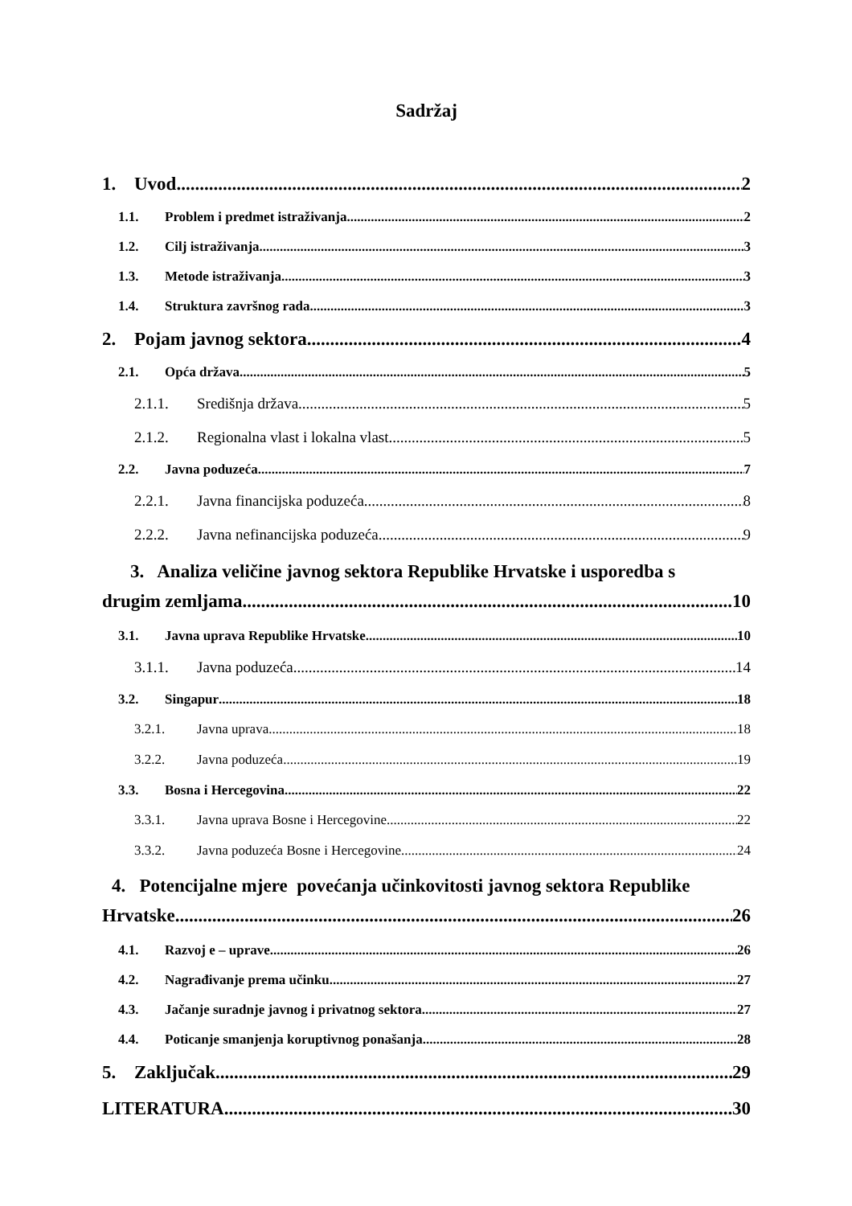Sadržaj
1. Uvod 2
1.1. Problem i predmet istraživanja 2
1.2. Cilj istraživanja 3
1.3. Metode istraživanja 3
1.4. Struktura završnog rada 3
2. Pojam javnog sektora 4
2.1. Opća država 5
2.1.1. Središnja država 5
2.1.2. Regionalna vlast i lokalna vlast 5
2.2. Javna poduzeća 7
2.2.1. Javna financijska poduzeća 8
2.2.2. Javna nefinancijska poduzeća 9
3. Analiza veličine javnog sektora Republike Hrvatske i usporedba s
drugim zemljama 10
3.1. Javna uprava Republike Hrvatske 10
3.1.1. Javna poduzeća 14
3.2. Singapur 18
3.2.1. Javna uprava 18
3.2.2. Javna poduzeća 19
3.3. Bosna i Hercegovina 22
3.3.1. Javna uprava Bosne i Hercegovine 22
3.3.2. Javna poduzeća Bosne i Hercegovine 24
4. Potencijalne mjere povećanja učinkovitosti javnog sektora Republike
Hrvatske 26
4.1. Razvoj e – uprave 26
4.2. Nagrađivanje prema učinku 27
4.3. Jačanje suradnje javnog i privatnog sektora 27
4.4. Poticanje smanjenja koruptivnog ponašanja 28
5. Zaključak 29
LITERATURA 30